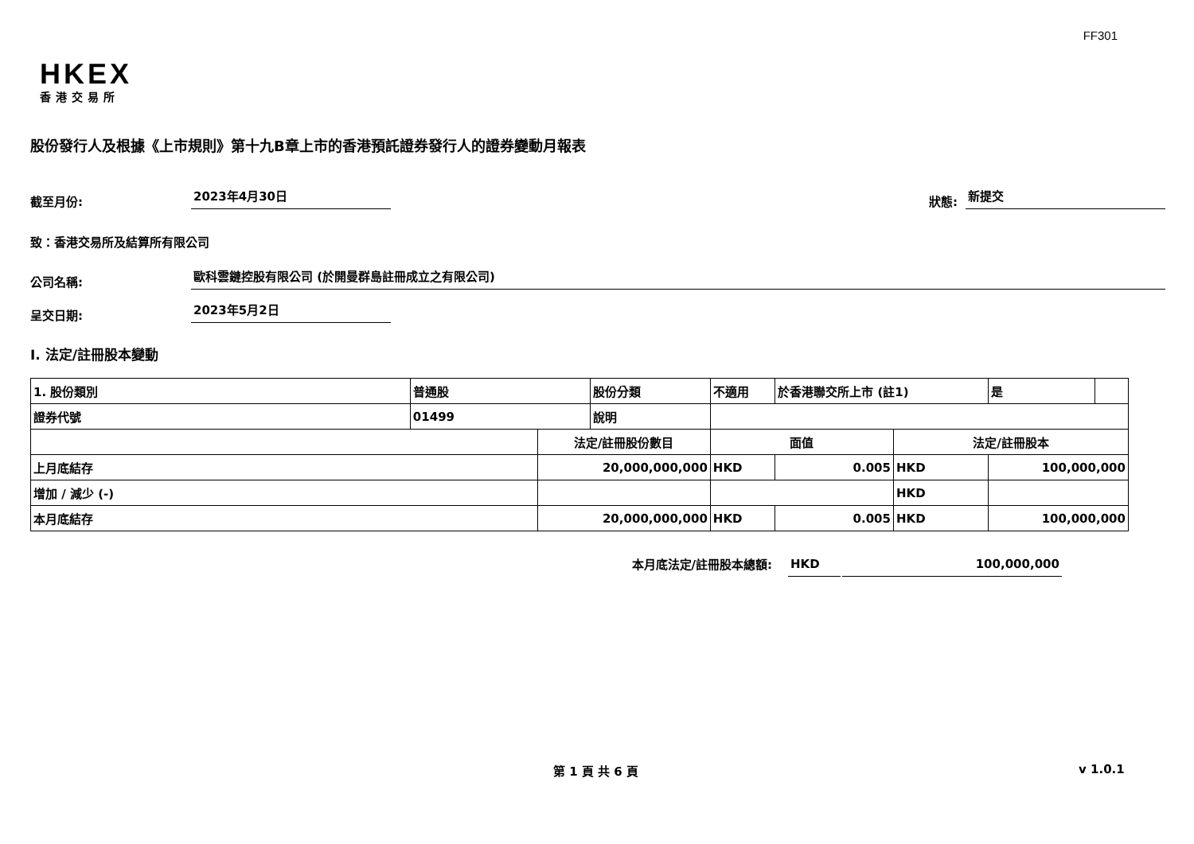FF301
HKEX
香港交易所
股份發行人及根據《上市規則》第十九B章上市的香港預託證券發行人的證券變動月報表
截至月份:
2023年4月30日
狀態:
新提交
致：香港交易所及結算所有限公司
公司名稱:
歐科雲鏈控股有限公司 (於開曼群島註冊成立之有限公司)
呈交日期:
2023年5月2日
I. 法定/註冊股本變動
| 1. 股份類別 | 普通股 | | 股份分類 | 不適用 | | 於香港聯交所上市 (註1) | | 是 | |
| 證券代號 | 01499 | | 說明 | | | | | | |
| | | 法定/註冊股份數目 | | | 面值 | | 法定/註冊股本 | | |
| 上月底結存 | | 20,000,000,000 | | | HKD | 0.005 | HKD | 100,000,000 | |
| 增加 / 減少 (-) | | | | | | | HKD | | |
| 本月底結存 | | 20,000,000,000 | | | HKD | 0.005 | HKD | 100,000,000 | |
本月底法定/註冊股本總額:
HKD
100,000,000
第 1 頁 共 6 頁 v 1.0.1